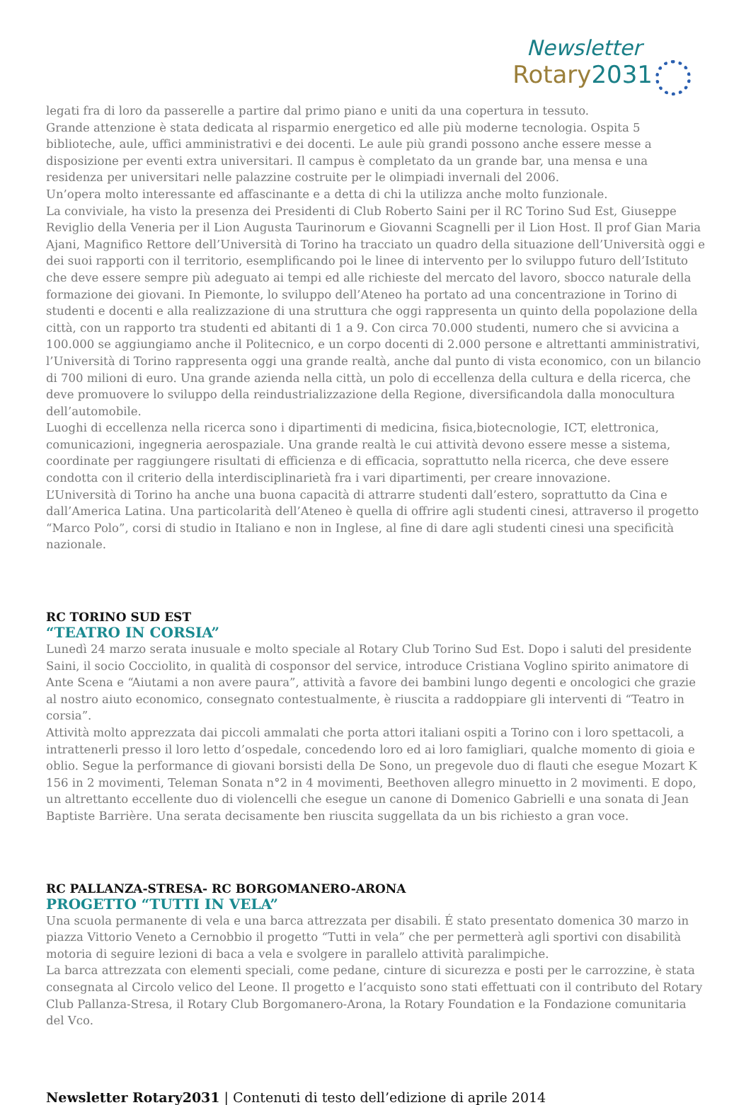Newsletter
Rotary2031
legati fra di loro da passerelle a partire dal primo piano e uniti da una copertura in tessuto.
Grande attenzione è stata dedicata al risparmio energetico ed alle più moderne tecnologia. Ospita 5 biblioteche, aule, uffici amministrativi e dei docenti. Le aule più grandi possono anche essere messe a disposizione per eventi extra universitari. Il campus è completato da un grande bar, una mensa e una residenza per universitari nelle palazzine costruite per le olimpiadi invernali del 2006.
Un’opera molto interessante ed affascinante e a detta di chi la utilizza anche molto funzionale.
La conviviale, ha visto la presenza dei Presidenti di Club Roberto Saini per il RC Torino Sud Est, Giuseppe Reviglio della Veneria per il Lion Augusta Taurinorum e Giovanni Scagnelli per il Lion Host. Il prof Gian Maria Ajani, Magnifico Rettore dell’Università di Torino ha tracciato un quadro della situazione dell’Università oggi e dei suoi rapporti con il territorio, esemplificando poi le linee di intervento per lo sviluppo futuro dell’Istituto che deve essere sempre più adeguato ai tempi ed alle richieste del mercato del lavoro, sbocco naturale della formazione dei giovani. In Piemonte, lo sviluppo dell’Ateneo ha portato ad una concentrazione in Torino di studenti e docenti e alla realizzazione di una struttura che oggi rappresenta un quinto della popolazione della città, con un rapporto tra studenti ed abitanti di 1 a 9. Con circa 70.000 studenti, numero che si avvicina a 100.000 se aggiungiamo anche il Politecnico, e un corpo docenti di 2.000 persone e altrettanti amministrativi, l’Università di Torino rappresenta oggi una grande realtà, anche dal punto di vista economico, con un bilancio di 700 milioni di euro. Una grande azienda nella città, un polo di eccellenza della cultura e della ricerca, che deve promuovere lo sviluppo della reindustrializzazione della Regione, diversificandola dalla monocultura dell’automobile.
Luoghi di eccellenza nella ricerca sono i dipartimenti di medicina, fisica,biotecnologie, ICT, elettronica, comunicazioni, ingegneria aerospaziale. Una grande realtà le cui attività devono essere messe a sistema, coordinate per raggiungere risultati di efficienza e di efficacia, soprattutto nella ricerca, che deve essere condotta con il criterio della interdisciplinarietà fra i vari dipartimenti, per creare innovazione.
L’Università di Torino ha anche una buona capacità di attrarre studenti dall’estero, soprattutto da Cina e dall’America Latina. Una particolarità dell’Ateneo è quella di offrire agli studenti cinesi, attraverso il progetto “Marco Polo”, corsi di studio in Italiano e non in Inglese, al fine di dare agli studenti cinesi una specificità nazionale.
RC TORINO SUD EST
“TEATRO IN CORSIA”
Lunedì 24 marzo serata inusuale e molto speciale al Rotary Club Torino Sud Est. Dopo i saluti del presidente Saini, il socio Cocciolito, in qualità di cosponsor del service, introduce Cristiana Voglino spirito animatore di Ante Scena e “Aiutami a non avere paura”, attività a favore dei bambini lungo degenti e oncologici che grazie al nostro aiuto economico, consegnato contestualmente, è riuscita a raddoppiare gli interventi di “Teatro in corsia”.
Attività molto apprezzata dai piccoli ammalati che porta attori italiani ospiti a Torino con i loro spettacoli, a intrattenerli presso il loro letto d’ospedale, concedendo loro ed ai loro famigliari, qualche momento di gioia e oblio. Segue la performance di giovani borsisti della De Sono, un pregevole duo di flauti che esegue Mozart K 156 in 2 movimenti, Teleman Sonata n°2 in 4 movimenti, Beethoven allegro minuetto in 2 movimenti. E dopo, un altrettanto eccellente duo di violencelli che esegue un canone di Domenico Gabrielli e una sonata di Jean Baptiste Barrière. Una serata decisamente ben riuscita suggellata da un bis richiesto a gran voce.
RC PALLANZA-STRESA- RC BORGOMANERO-ARONA
PROGETTO “TUTTI IN VELA”
Una scuola permanente di vela e una barca attrezzata per disabili. É stato presentato domenica 30 marzo in piazza Vittorio Veneto a Cernobbio il progetto “Tutti in vela” che per permetterà agli sportivi con disabilità motoria di seguire lezioni di baca a vela e svolgere in parallelo attività paralimpiche.
La barca attrezzata con elementi speciali, come pedane, cinture di sicurezza e posti per le carrozzine, è stata consegnata al Circolo velico del Leone. Il progetto e l’acquisto sono stati effettuati con il contributo del Rotary Club Pallanza-Stresa, il Rotary Club Borgomanero-Arona, la Rotary Foundation e la Fondazione comunitaria del Vco.
Newsletter Rotary2031 | Contenuti di testo dell’edizione di aprile 2014